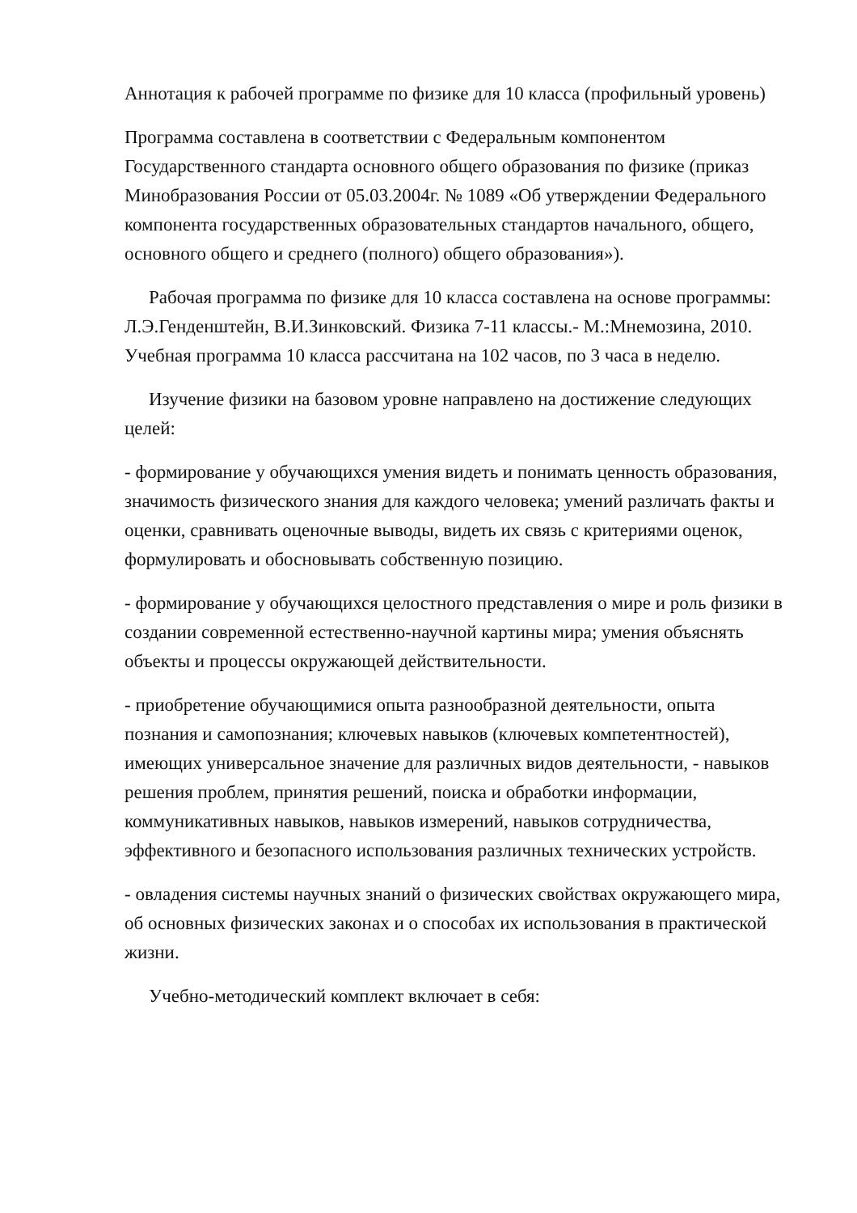Аннотация к рабочей программе по физике для 10 класса (профильный уровень)
Программа составлена в соответствии с Федеральным компонентом Государственного стандарта основного общего образования по физике (приказ Минобразования России от 05.03.2004г. № 1089 «Об утверждении Федерального компонента государственных образовательных стандартов начального, общего, основного общего и среднего (полного) общего образования»).
Рабочая программа по физике для 10 класса составлена на основе программы: Л.Э.Генденштейн, В.И.Зинковский. Физика 7-11 классы.- М.:Мнемозина, 2010. Учебная программа 10 класса рассчитана на 102 часов, по 3 часа в неделю.
Изучение физики на базовом уровне направлено на достижение следующих целей:
- формирование у обучающихся умения видеть и понимать ценность образования, значимость физического знания для каждого человека; умений различать факты и оценки, сравнивать оценочные выводы, видеть их связь с критериями оценок, формулировать и обосновывать собственную позицию.
- формирование у обучающихся целостного представления о мире и роль физики в создании современной естественно-научной картины мира; умения объяснять объекты и процессы окружающей действительности.
- приобретение обучающимися опыта разнообразной деятельности, опыта познания и самопознания; ключевых навыков (ключевых компетентностей), имеющих универсальное значение для различных видов деятельности, - навыков решения проблем, принятия решений, поиска и обработки информации, коммуникативных навыков, навыков измерений, навыков сотрудничества, эффективного и безопасного использования различных технических устройств.
- овладения системы научных знаний о физических свойствах окружающего мира, об основных физических законах и о способах их использования в практической жизни.
Учебно-методический комплект включает в себя: